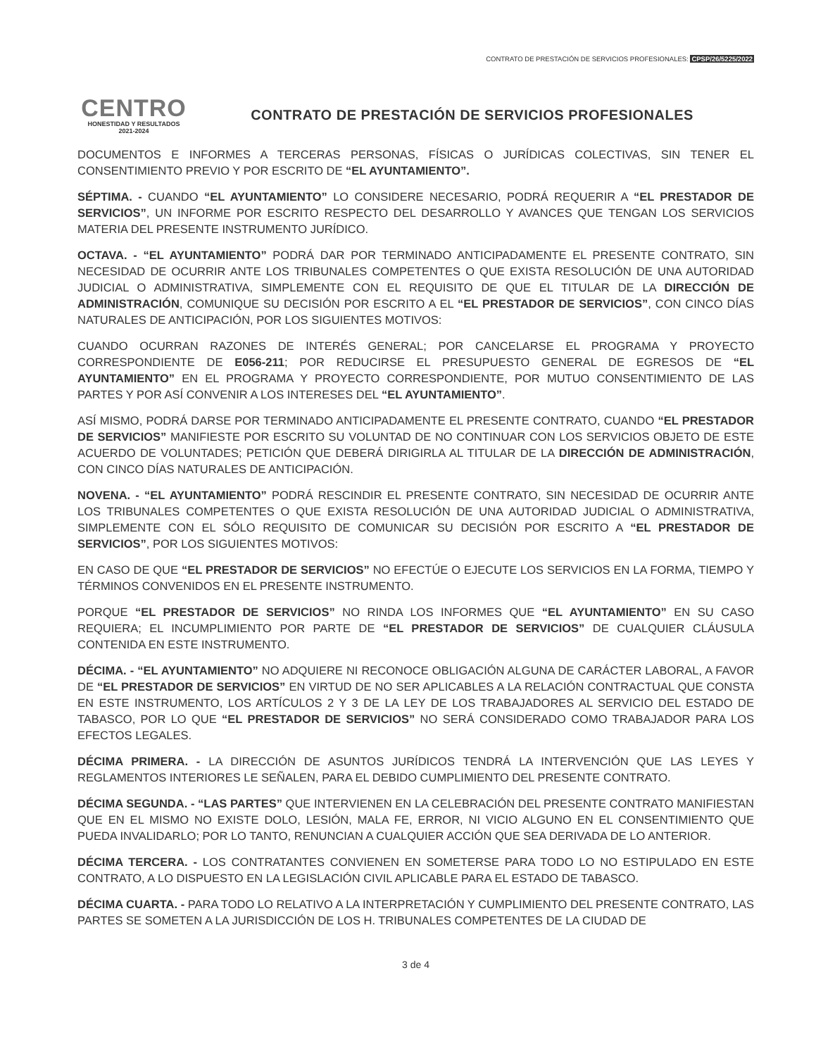CONTRATO DE PRESTACIÓN DE SERVICIOS PROFESIONALES: CPSP/26/5225/2022
CENTRO
HONESTIDAD Y RESULTADOS
2021-2024
CONTRATO DE PRESTACIÓN DE SERVICIOS PROFESIONALES
DOCUMENTOS E INFORMES A TERCERAS PERSONAS, FÍSICAS O JURÍDICAS COLECTIVAS, SIN TENER EL CONSENTIMIENTO PREVIO Y POR ESCRITO DE “EL AYUNTAMIENTO”.
SÉPTIMA. - CUANDO “EL AYUNTAMIENTO” LO CONSIDERE NECESARIO, PODRÁ REQUERIR A “EL PRESTADOR DE SERVICIOS”, UN INFORME POR ESCRITO RESPECTO DEL DESARROLLO Y AVANCES QUE TENGAN LOS SERVICIOS MATERIA DEL PRESENTE INSTRUMENTO JURÍDICO.
OCTAVA. - “EL AYUNTAMIENTO” PODRÁ DAR POR TERMINADO ANTICIPADAMENTE EL PRESENTE CONTRATO, SIN NECESIDAD DE OCURRIR ANTE LOS TRIBUNALES COMPETENTES O QUE EXISTA RESOLUCIÓN DE UNA AUTORIDAD JUDICIAL O ADMINISTRATIVA, SIMPLEMENTE CON EL REQUISITO DE QUE EL TITULAR DE LA DIRECCIÓN DE ADMINISTRACIÓN, COMUNIQUE SU DECISIÓN POR ESCRITO A EL “EL PRESTADOR DE SERVICIOS”, CON CINCO DÍAS NATURALES DE ANTICIPACIÓN, POR LOS SIGUIENTES MOTIVOS:
CUANDO OCURRAN RAZONES DE INTERÉS GENERAL; POR CANCELARSE EL PROGRAMA Y PROYECTO CORRESPONDIENTE DE E056-211; POR REDUCIRSE EL PRESUPUESTO GENERAL DE EGRESOS DE “EL AYUNTAMIENTO” EN EL PROGRAMA Y PROYECTO CORRESPONDIENTE, POR MUTUO CONSENTIMIENTO DE LAS PARTES Y POR ASÍ CONVENIR A LOS INTERESES DEL “EL AYUNTAMIENTO”.
ASÍ MISMO, PODRÁ DARSE POR TERMINADO ANTICIPADAMENTE EL PRESENTE CONTRATO, CUANDO “EL PRESTADOR DE SERVICIOS” MANIFIESTE POR ESCRITO SU VOLUNTAD DE NO CONTINUAR CON LOS SERVICIOS OBJETO DE ESTE ACUERDO DE VOLUNTADES; PETICIÓN QUE DEBERÁ DIRIGIRLA AL TITULAR DE LA DIRECCIÓN DE ADMINISTRACIÓN, CON CINCO DÍAS NATURALES DE ANTICIPACIÓN.
NOVENA. - “EL AYUNTAMIENTO” PODRÁ RESCINDIR EL PRESENTE CONTRATO, SIN NECESIDAD DE OCURRIR ANTE LOS TRIBUNALES COMPETENTES O QUE EXISTA RESOLUCIÓN DE UNA AUTORIDAD JUDICIAL O ADMINISTRATIVA, SIMPLEMENTE CON EL SÓLO REQUISITO DE COMUNICAR SU DECISIÓN POR ESCRITO A “EL PRESTADOR DE SERVICIOS”, POR LOS SIGUIENTES MOTIVOS:
EN CASO DE QUE “EL PRESTADOR DE SERVICIOS” NO EFECTÚE O EJECUTE LOS SERVICIOS EN LA FORMA, TIEMPO Y TÉRMINOS CONVENIDOS EN EL PRESENTE INSTRUMENTO.
PORQUE “EL PRESTADOR DE SERVICIOS” NO RINDA LOS INFORMES QUE “EL AYUNTAMIENTO” EN SU CASO REQUIERA; EL INCUMPLIMIENTO POR PARTE DE “EL PRESTADOR DE SERVICIOS” DE CUALQUIER CLÁUSULA CONTENIDA EN ESTE INSTRUMENTO.
DÉCIMA. - “EL AYUNTAMIENTO” NO ADQUIERE NI RECONOCE OBLIGACIÓN ALGUNA DE CARÁCTER LABORAL, A FAVOR DE “EL PRESTADOR DE SERVICIOS” EN VIRTUD DE NO SER APLICABLES A LA RELACIÓN CONTRACTUAL QUE CONSTA EN ESTE INSTRUMENTO, LOS ARTÍCULOS 2 Y 3 DE LA LEY DE LOS TRABAJADORES AL SERVICIO DEL ESTADO DE TABASCO, POR LO QUE “EL PRESTADOR DE SERVICIOS” NO SERÁ CONSIDERADO COMO TRABAJADOR PARA LOS EFECTOS LEGALES.
DÉCIMA PRIMERA. - LA DIRECCIÓN DE ASUNTOS JURÍDICOS TENDRÁ LA INTERVENCIÓN QUE LAS LEYES Y REGLAMENTOS INTERIORES LE SEÑALEN, PARA EL DEBIDO CUMPLIMIENTO DEL PRESENTE CONTRATO.
DÉCIMA SEGUNDA. - “LAS PARTES” QUE INTERVIENEN EN LA CELEBRACIÓN DEL PRESENTE CONTRATO MANIFIESTAN QUE EN EL MISMO NO EXISTE DOLO, LESIÓN, MALA FE, ERROR, NI VICIO ALGUNO EN EL CONSENTIMIENTO QUE PUEDA INVALIDARLO; POR LO TANTO, RENUNCIAN A CUALQUIER ACCIÓN QUE SEA DERIVADA DE LO ANTERIOR.
DÉCIMA TERCERA. - LOS CONTRATANTES CONVIENEN EN SOMETERSE PARA TODO LO NO ESTIPULADO EN ESTE CONTRATO, A LO DISPUESTO EN LA LEGISLACIÓN CIVIL APLICABLE PARA EL ESTADO DE TABASCO.
DÉCIMA CUARTA. - PARA TODO LO RELATIVO A LA INTERPRETACIÓN Y CUMPLIMIENTO DEL PRESENTE CONTRATO, LAS PARTES SE SOMETEN A LA JURISDICCIÓN DE LOS H. TRIBUNALES COMPETENTES DE LA CIUDAD DE
3 de 4